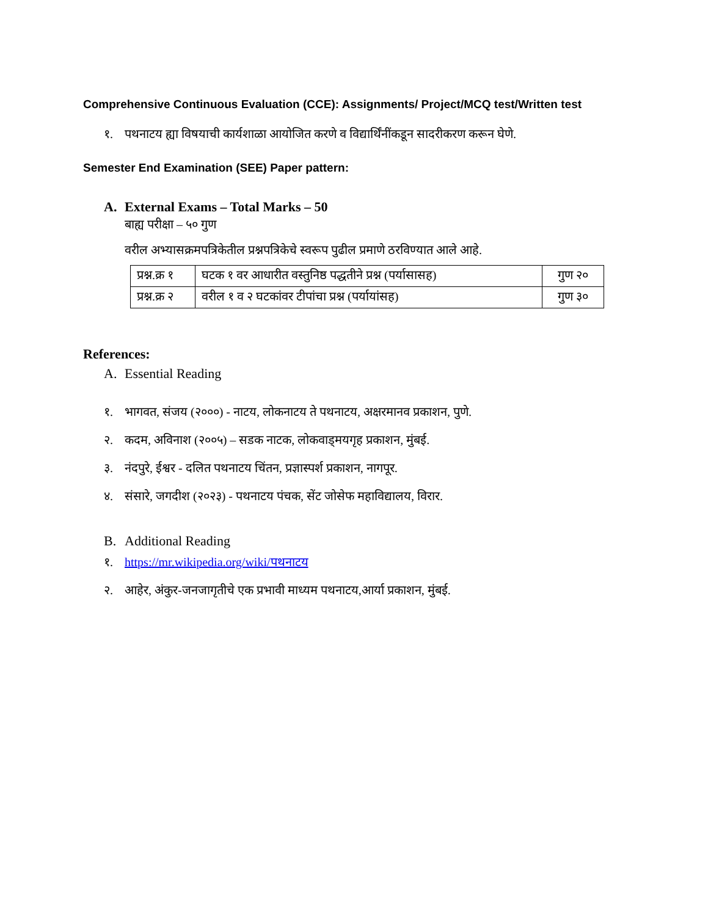Comprehensive Continuous Evaluation (CCE): Assignments/ Project/MCQ test/Written test
१. पथनाटय ह्या विषयाची कार्यशाळा आयोजित करणे व विद्यार्थिंनींकडून सादरीकरण करून घेणे.
Semester End Examination (SEE) Paper pattern:
A. External Exams – Total Marks – 50
बाह्य परीक्षा – ५० गुण
वरील अभ्यासक्रमपत्रिकेतील प्रश्नपत्रिकेचे स्वरूप पुढील प्रमाणे ठरविण्यात आले आहे.
| प्रश्न.क्र १ | घटक १ वर आधारीत वस्तुनिष्ठ पद्धतीने प्रश्न (पर्यासासह) | गुण २० |
| प्रश्न.क्र २ | वरील १ व २ घटकांवर टीपांचा प्रश्न (पर्यायांसह) | गुण ३० |
References:
A. Essential Reading
१. भागवत, संजय (२०००) - नाटय, लोकनाटय ते पथनाटय, अक्षरमानव प्रकाशन, पुणे.
२. कदम, अविनाश (२००५) – सडक नाटक, लोकवाड्मयगृह प्रकाशन, मुंबई.
३. नंदपुरे, ईश्वर - दलित पथनाटय चिंतन, प्रज्ञास्पर्श प्रकाशन, नागपूर.
४. संसारे, जगदीश (२०२३) - पथनाटय पंचक, सेंट जोसेफ महाविद्यालय, विरार.
B. Additional Reading
१. https://mr.wikipedia.org/wiki/पथनाटय
२. आहेर, अंकुर-जनजागृतीचे एक प्रभावी माध्यम पथनाटय,आर्या प्रकाशन, मुंबई.